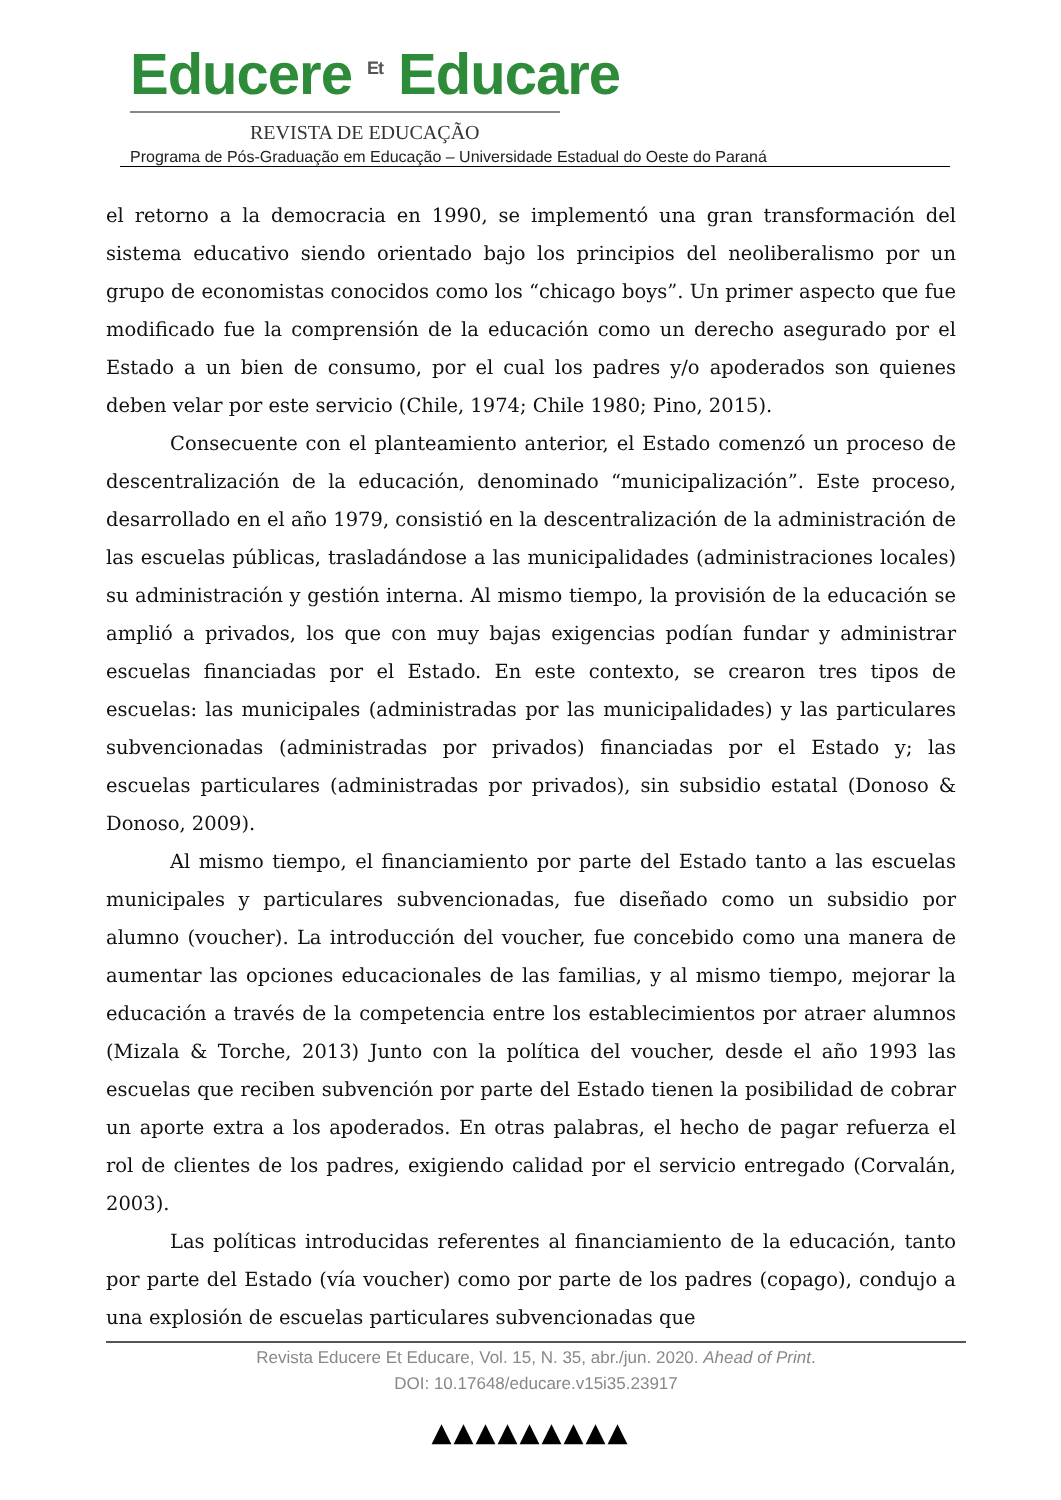Educere <sup>Et</sup> Educare
REVISTA DE EDUCAÇÃO
Programa de Pós-Graduação em Educação – Universidade Estadual do Oeste do Paraná
el retorno a la democracia en 1990, se implementó una gran transformación del sistema educativo siendo orientado bajo los principios del neoliberalismo por un grupo de economistas conocidos como los “chicago boys”. Un primer aspecto que fue modificado fue la comprensión de la educación como un derecho asegurado por el Estado a un bien de consumo, por el cual los padres y/o apoderados son quienes deben velar por este servicio (Chile, 1974; Chile 1980; Pino, 2015).
Consecuente con el planteamiento anterior, el Estado comenzó un proceso de descentralización de la educación, denominado “municipalización”. Este proceso, desarrollado en el año 1979, consistió en la descentralización de la administración de las escuelas públicas, trasladándose a las municipalidades (administraciones locales) su administración y gestión interna. Al mismo tiempo, la provisión de la educación se amplió a privados, los que con muy bajas exigencias podían fundar y administrar escuelas financiadas por el Estado. En este contexto, se crearon tres tipos de escuelas: las municipales (administradas por las municipalidades) y las particulares subvencionadas (administradas por privados) financiadas por el Estado y; las escuelas particulares (administradas por privados), sin subsidio estatal (Donoso & Donoso, 2009).
Al mismo tiempo, el financiamiento por parte del Estado tanto a las escuelas municipales y particulares subvencionadas, fue diseñado como un subsidio por alumno (voucher). La introducción del voucher, fue concebido como una manera de aumentar las opciones educacionales de las familias, y al mismo tiempo, mejorar la educación a través de la competencia entre los establecimientos por atraer alumnos (Mizala & Torche, 2013) Junto con la política del voucher, desde el año 1993 las escuelas que reciben subvención por parte del Estado tienen la posibilidad de cobrar un aporte extra a los apoderados. En otras palabras, el hecho de pagar refuerza el rol de clientes de los padres, exigiendo calidad por el servicio entregado (Corvalán, 2003).
Las políticas introducidas referentes al financiamiento de la educación, tanto por parte del Estado (vía voucher) como por parte de los padres (copago), condujo a una explosión de escuelas particulares subvencionadas que
Revista Educere Et Educare, Vol. 15, N. 35, abr./jun. 2020. Ahead of Print.
DOI: 10.17648/educare.v15i35.23917
▲▲▲▲▲▲▲▲▲